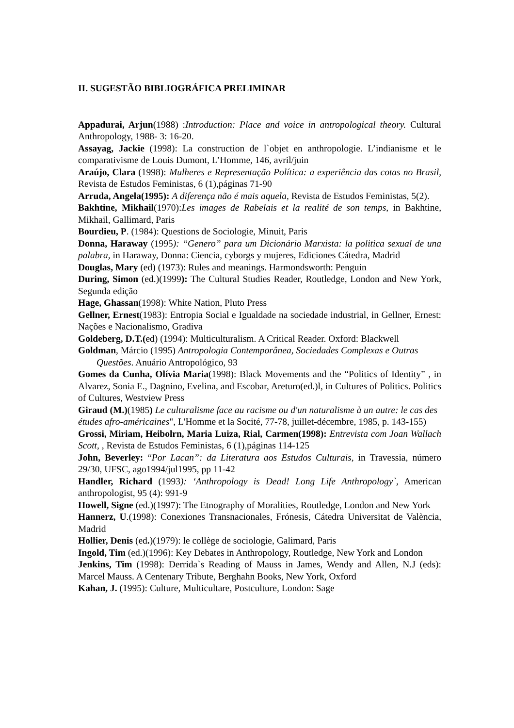II. SUGESTÃO BIBLIOGRÁFICA PRELIMINAR
Appadurai, Arjun(1988) :Introduction: Place and voice in antropological theory. Cultural Anthropology, 1988- 3: 16-20.
Assayag, Jackie (1998): La construction de l`objet en anthropologie. L’indianisme et le comparativisme de Louis Dumont, L’Homme, 146, avril/juin
Araújo, Clara (1998): Mulheres e Representação Política: a experiência das cotas no Brasil, Revista de Estudos Feministas, 6 (1),páginas 71-90
Arruda, Angela(1995): A diferença não é mais aquela, Revista de Estudos Feministas, 5(2).
Bakhtine, Mikhail(1970):Les images de Rabelais et la realité de son temps, in Bakhtine, Mikhail, Gallimard, Paris
Bourdieu, P. (1984): Questions de Sociologie, Minuit, Paris
Donna, Haraway (1995): “Genero” para um Dicionário Marxista: la politica sexual de una palabra, in Haraway, Donna: Ciencia, cyborgs y mujeres, Ediciones Cátedra, Madrid
Douglas, Mary (ed) (1973): Rules and meanings. Harmondsworth: Penguin
During, Simon (ed.)(1999): The Cultural Studies Reader, Routledge, London and New York, Segunda edição
Hage, Ghassan(1998): White Nation, Pluto Press
Gellner, Ernest(1983): Entropia Social e Igualdade na sociedade industrial, in Gellner, Ernest: Nações e Nacionalismo, Gradiva
Goldeberg, D.T.(ed) (1994): Multiculturalism. A Critical Reader. Oxford: Blackwell
Goldman, Márcio (1995) Antropologia Contemporânea, Sociedades Complexas e Outras Questões. Anuário Antropológico, 93
Gomes da Cunha, Olívia Maria(1998): Black Movements and the “Politics of Identity” , in Alvarez, Sonia E., Dagnino, Evelina, and Escobar, Areturo(ed.)l, in Cultures of Politics. Politics of Cultures, Westview Press
Giraud (M.)(1985) Le culturalisme face au racisme ou d'un naturalisme à un autre: le cas des études afro-américaines", L'Homme et la Socité, 77-78, juillet-décembre, 1985, p. 143-155)
Grossi, Miriam, Heibolrn, Maria Luiza, Rial, Carmen(1998): Entrevista com Joan Wallach Scott, , Revista de Estudos Feministas, 6 (1),páginas 114-125
John, Beverley: “Por Lacan”: da Literatura aos Estudos Culturais, in Travessia, número 29/30, UFSC, ago1994/jul1995, pp 11-42
Handler, Richard (1993): ‘Anthropology is Dead! Long Life Anthropology`, American anthropologist, 95 (4): 991-9
Howell, Signe (ed.)(1997): The Etnography of Moralities, Routledge, London and New York
Hannerz, U.(1998): Conexiones Transnacionales, Frónesis, Cátedra Universitat de València, Madrid
Hollier, Denis (ed.)(1979): le collège de sociologie, Galimard, Paris
Ingold, Tim (ed.)(1996): Key Debates in Anthropology, Routledge, New York and London
Jenkins, Tim (1998): Derrida`s Reading of Mauss in James, Wendy and Allen, N.J (eds): Marcel Mauss. A Centenary Tribute, Berghahn Books, New York, Oxford
Kahan, J. (1995): Culture, Multicultare, Postculture, London: Sage